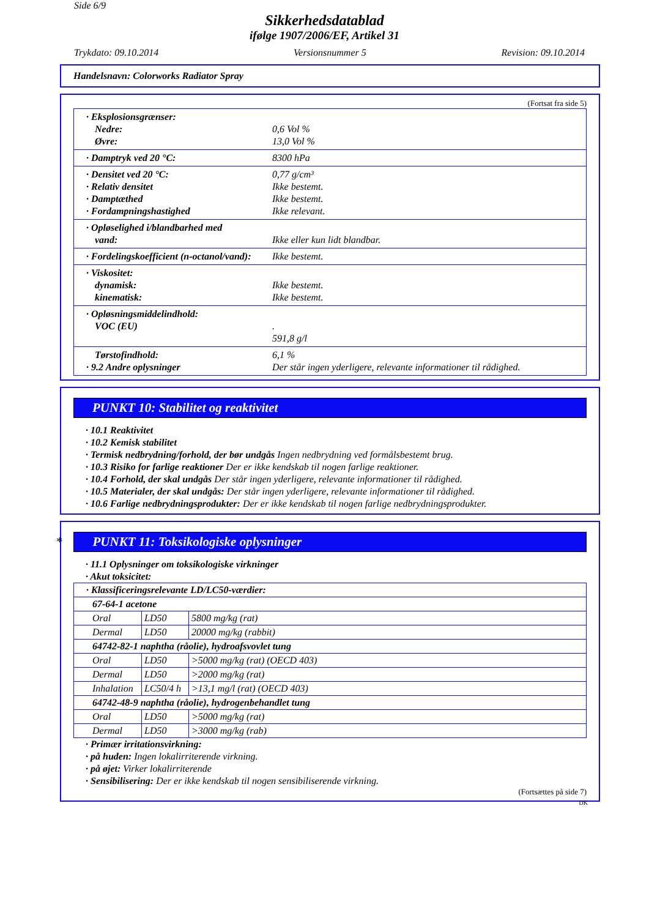Side 6/9
Sikkerhedsdatablad
ifølge 1907/2006/EF, Artikel 31
Trykdato: 09.10.2014 Versionsnummer 5 Revision: 09.10.2014
Handelsnavn: Colorworks Radiator Spray
(Fortsat fra side 5)
· Eksplosionsgrænser:
Nedre: 0,6 Vol %
Øvre: 13,0 Vol %
· Damptryk ved 20 °C: 8300 hPa
· Densitet ved 20 °C: 0,77 g/cm³
· Relativ densitet Ikke bestemt.
· Damptæthed Ikke bestemt.
· Fordampningshastighed Ikke relevant.
· Opløselighed i/blandbarhed med
vand: Ikke eller kun lidt blandbar.
· Fordelingskoefficient (n-octanol/vand): Ikke bestemt.
· Viskositet:
dynamisk: Ikke bestemt.
kinematisk: Ikke bestemt.
· Opløsningsmiddelindhold:
VOC (EU) .
591,8 g/l
Tørstofindhold: 6,1 %
· 9.2 Andre oplysninger Der står ingen yderligere, relevante informationer til rådighed.
PUNKT 10: Stabilitet og reaktivitet
· 10.1 Reaktivitet
· 10.2 Kemisk stabilitet
· Termisk nedbrydning/forhold, der bør undgås Ingen nedbrydning ved formålsbestemt brug.
· 10.3 Risiko for farlige reaktioner Der er ikke kendskab til nogen farlige reaktioner.
· 10.4 Forhold, der skal undgås Der står ingen yderligere, relevante informationer til rådighed.
· 10.5 Materialer, der skal undgås: Der står ingen yderligere, relevante informationer til rådighed.
· 10.6 Farlige nedbrydningsprodukter: Der er ikke kendskab til nogen farlige nedbrydningsprodukter.
* PUNKT 11: Toksikologiske oplysninger
· 11.1 Oplysninger om toksikologiske virkninger
· Akut toksicitet:
| · Klassificeringsrelevante LD/LC50-værdier: | | |
| 67-64-1 acetone | | |
| Oral | LD50 | 5800 mg/kg (rat) |
| Dermal | LD50 | 20000 mg/kg (rabbit) |
| 64742-82-1 naphtha (råolie), hydroafsvovlet tung | | |
| Oral | LD50 | >5000 mg/kg (rat) (OECD 403) |
| Dermal | LD50 | >2000 mg/kg (rat) |
| Inhalation | LC50/4 h | >13,1 mg/l (rat) (OECD 403) |
| 64742-48-9 naphtha (råolie), hydrogenbehandlet tung | | |
| Oral | LD50 | >5000 mg/kg (rat) |
| Dermal | LD50 | >3000 mg/kg (rab) |
· Primær irritationsvirkning:
· på huden: Ingen lokalirriterende virkning.
· på øjet: Virker lokalirriterende
· Sensibilisering: Der er ikke kendskab til nogen sensibiliserende virkning.
(Fortsættes på side 7)
DK